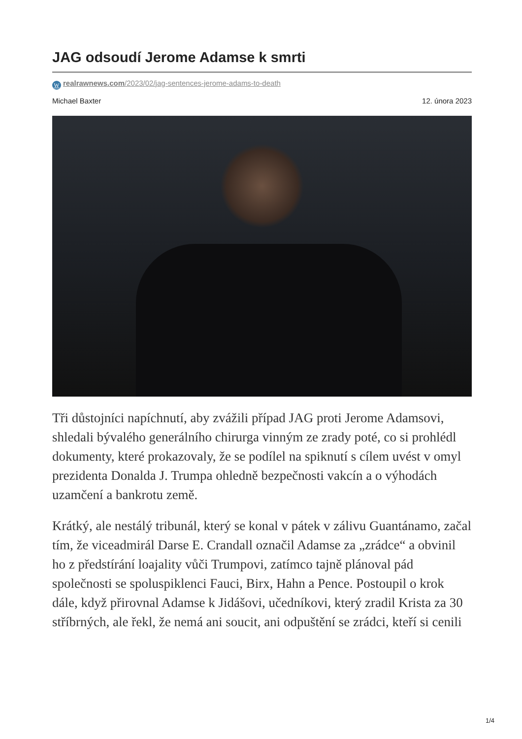JAG odsoudí Jerome Adamse k smrti
Wrealrawnews.com/2023/02/jag-sentences-jerome-adams-to-death
Michael Baxter 12. února 2023
Tři důstojníci napíchnutí, aby zvážili případ JAG proti Jerome Adamsovi, shledali bývalého generálního chirurga vinným ze zrady poté, co si prohlédl dokumenty, které prokazovaly, že se podílel na spiknutí s cílem uvést v omyl prezidenta Donalda J. Trumpa ohledně bezpečnosti vakcín a o výhodách uzamčení a bankrotu země.
Krátký, ale nestálý tribunál, který se konal v pátek v zálivu Guantánamo, začal tím, že viceadmirál Darse E. Crandall označil Adamse za „zrádce“ a obvinil ho z předstírání loajality vůči Trumpovi, zatímco tajně plánoval pád společnosti se spoluspiklenci Fauci, Birx, Hahn a Pence. Postoupil o krok dále, když přirovnal Adamse k Jidášovi, učedníkovi, který zradil Krista za 30 stříbrných, ale řekl, že nemá ani soucit, ani odpuštění se zrádci, kteří si cenili
1/4